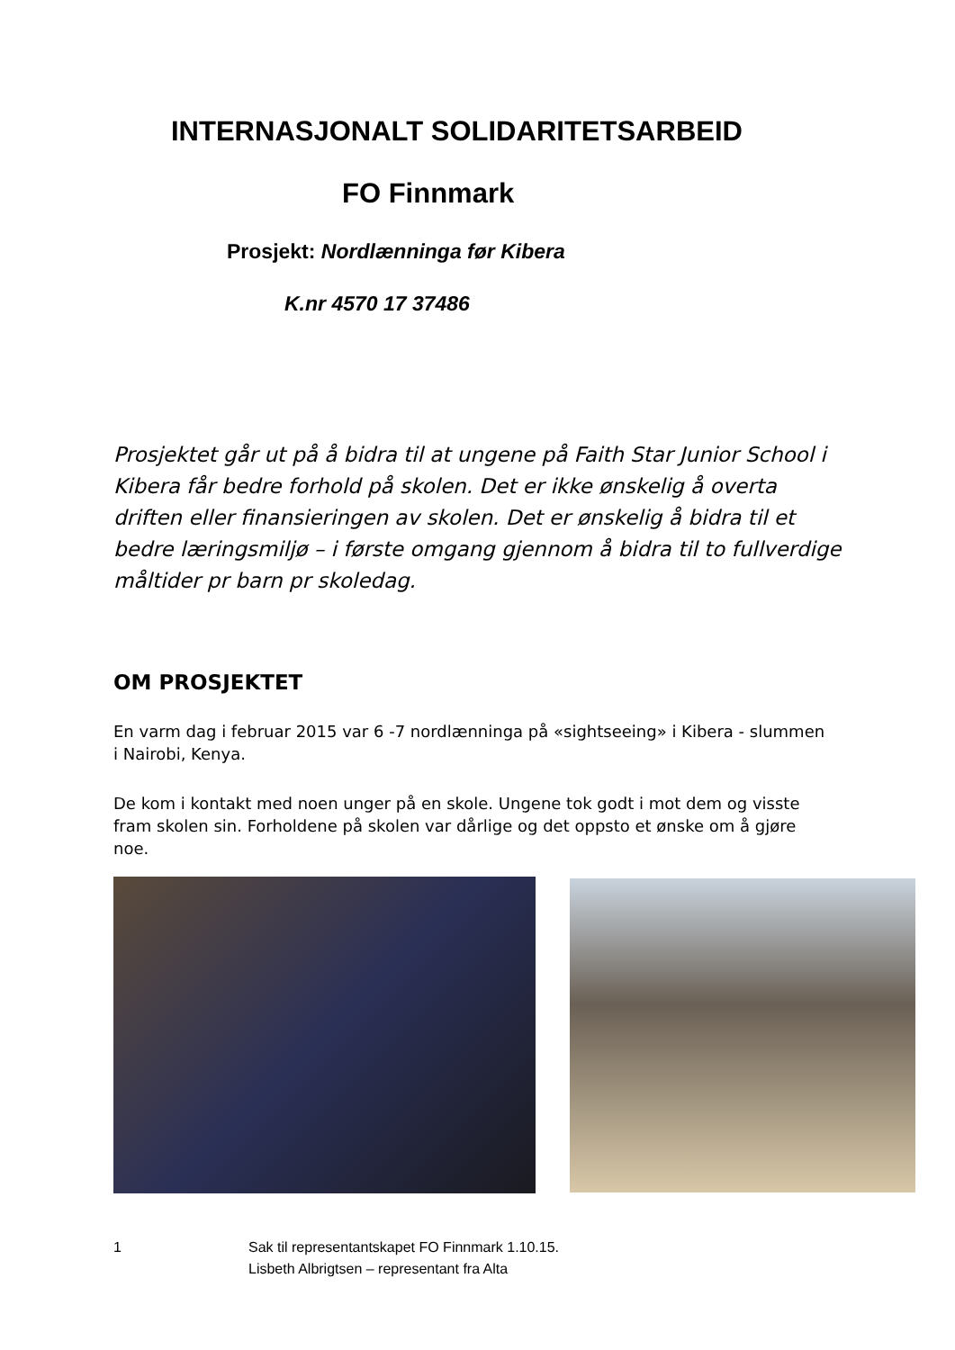INTERNASJONALT SOLIDARITETSARBEID
FO Finnmark
Prosjekt: Nordlænninga før Kibera
K.nr 4570 17 37486
Prosjektet går ut på å bidra til at ungene på Faith Star Junior School i Kibera får bedre forhold på skolen. Det er ikke ønskelig å overta driften eller finansieringen av skolen. Det er ønskelig å bidra til et bedre læringsmiljø – i første omgang gjennom å bidra til to fullverdige måltider pr barn pr skoledag.
OM PROSJEKTET
En varm dag i februar 2015 var 6 -7 nordlænninga på «sightseeing» i Kibera - slummen i Nairobi, Kenya.
De kom i kontakt med noen unger på en skole. Ungene tok godt i mot dem og visste fram skolen sin. Forholdene på skolen var dårlige og det oppsto et ønske om å gjøre noe.
1 Sak til representantskapet FO Finnmark 1.10.15.
Lisbeth Albrigtsen – representant fra Alta